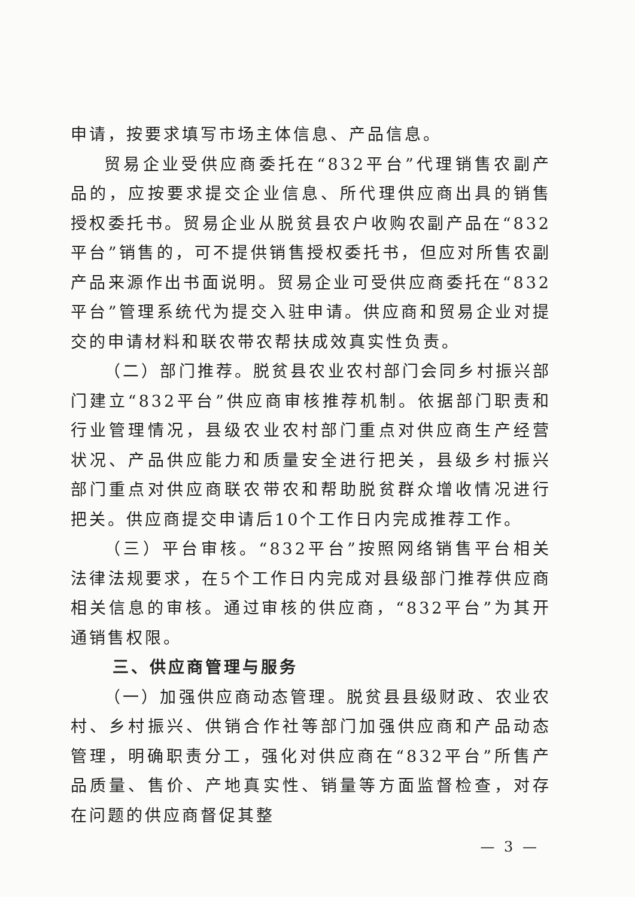申请，按要求填写市场主体信息、产品信息。
贸易企业受供应商委托在“832平台”代理销售农副产品的，应按要求提交企业信息、所代理供应商出具的销售授权委托书。贸易企业从脱贫县农户收购农副产品在“832平台”销售的，可不提供销售授权委托书，但应对所售农副产品来源作出书面说明。贸易企业可受供应商委托在“832平台”管理系统代为提交入驻申请。供应商和贸易企业对提交的申请材料和联农带农帮扶成效真实性负责。
（二）部门推荐。脱贫县农业农村部门会同乡村振兴部门建立“832平台”供应商审核推荐机制。依据部门职责和行业管理情况，县级农业农村部门重点对供应商生产经营状况、产品供应能力和质量安全进行把关，县级乡村振兴部门重点对供应商联农带农和帮助脱贫群众增收情况进行把关。供应商提交申请后10个工作日内完成推荐工作。
（三）平台审核。“832平台”按照网络销售平台相关法律法规要求，在5个工作日内完成对县级部门推荐供应商相关信息的审核。通过审核的供应商，“832平台”为其开通销售权限。
三、供应商管理与服务
（一）加强供应商动态管理。脱贫县县级财政、农业农村、乡村振兴、供销合作社等部门加强供应商和产品动态管理，明确职责分工，强化对供应商在“832平台”所售产品质量、售价、产地真实性、销量等方面监督检查，对存在问题的供应商督促其整
— 3 —